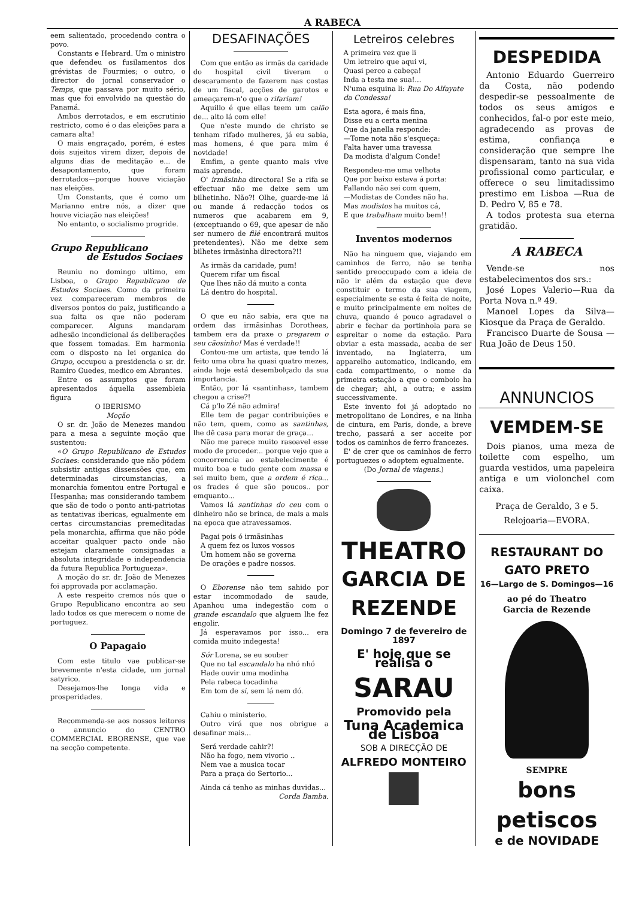A RABECA
eem salientado, procedendo contra o povo.
Constants e Hebrard. Um o ministro que defendeu os fusilamentos dos grévistas de Fourmies; o outro, o director do jornal conservador o Temps, que passava por muito sério, mas que foi envolvido na questão do Panamá.
Ambos derrotados, e em escrutinio restricto, como é o das eleições para a camara alta!
O mais engraçado, porém, é estes dois sujeitos virem dizer, depois de alguns dias de meditação e... de desapontamento, que foram derrotados—porque houve viciação nas eleições.
Um Constants, que é como um Marianno entre nós, a dizer que houve viciação nas eleições!
No entanto, o socialismo progride.
Grupo Republicano
de Estudos Sociaes
Reuniu no domingo ultimo, em Lisboa, o Grupo Republicano de Estudos Sociaes. Como da primeira vez compareceram membros de diversos pontos do paiz, justificando a sua falta os que não poderam comparecer. Alguns mandaram adhesão incondicional ás deliberações que fossem tomadas. Em harmonia com o disposto na lei organica do Grupo, occupou a presidencia o sr. dr. Ramiro Guedes, medico em Abrantes.
Entre os assumptos que foram apresentados áquella assembleia figura
O IBERISMO
Moção
O sr. dr. João de Menezes mandou para a mesa a seguinte moção que sustentou:
«O Grupo Republicano de Estudos Sociaes: considerando que não pódem subsistir antigas dissensões que, em determinadas circumstancias, a monarchia fomentou entre Portugal e Hespanha; mas considerando tambem que são de todo o ponto anti-patriotas as tentativas ibericas, egualmente em certas circumstancias premeditadas pela monarchia, affirma que não póde acceitar qualquer pacto onde não estejam claramente consignadas a absoluta integridade e independencia da futura Republica Portugueza».
A moção do sr. dr. João de Menezes foi approvada por acclamação.
A este respeito cremos nós que o Grupo Republicano encontra ao seu lado todos os que merecem o nome de portuguez.
O Papagaio
Com este titulo vae publicar-se brevemente n'esta cidade, um jornal satyrico.
Desejamos-lhe longa vida e prosperidades.
Recommenda-se aos nossos leitores o annuncio do CENTRO COMMERCIAL EBORENSE, que vae na secção competente.
DESAFINAÇÕES
Com que então as irmãs da caridade do hospital civil tiveram o descaramento de fazerem nas costas de um fiscal, acções de garotos e ameaçarem-n'o que o rifariam!
Aquillo é que ellas teem um calão de... alto lá com elle!
Que n'este mundo de christo se tenham rifado mulheres, já eu sabia, mas homens, é que para mim é novidade!
Emfim, a gente quanto mais vive mais aprende.
O' irmãsinha directora! Se a rifa se effectuar não me deixe sem um bilhetinho. Não?! Olhe, guarde-me lá ou mande á redacção todos os numeros que acabarem em 9, (exceptuando o 69, que apesar de não ser numero de filé encontrará muitos pretendentes). Não me deixe sem bilhetes irmãsinha directora?!!
As irmãs da caridade, pum!
Querem rifar um fiscal
Que lhes não dá muito a conta
Lá dentro do hospital.
O que eu não sabia, era que na ordem das irmãsinhas Dorotheas, tambem era da praxe o pregarem o seu cãosinho! Mas é verdade!!
Contou-me um artista, que tendo lá feito uma obra ha quasi quatro mezes, ainda hoje está desembolçado da sua importancia.
Então, por lá «santinhas», tambem chegou a crise?!
Cá p'lo Zé não admira!
Elle tem de pagar contribuições e não tem, quem, como as santinhas, lhe dê casa para morar de graça...
Não me parece muito rasoavel esse modo de proceder... porque vejo que a concorrencia ao estabelecimente é muito boa e tudo gente com massa e sei muito bem, que a ordem é rica... os frades é que são poucos.. por emquanto...
Vamos lá santinhas do ceu com o dinheiro não se brinca, de mais a mais na epoca que atravessamos.
Pagai pois ó irmãsinhas
A quem fez os luxos vossos
Um homem não se governa
De orações e padre nossos.
O Eborense não tem sahido por estar incommodado de saude, Apanhou uma indegestão com o grande escandalo que alguem lhe fez engolir.
Já esperavamos por isso... era comida muito indegesta!
Sór Lorena, se eu souber
Que no tal escandalo ha nhó nhó
Hade ouvir uma modinha
Pela rabeca tocadinha
Em tom de si, sem lá nem dó.
Cahiu o ministerio.
Outro virá que nos obrigue a desafinar mais...
Será verdade cahir?!
Não ha fogo, nem vivorio ..
Nem vae a musica tocar
Para a praça do Sertorio...
Ainda cá tenho as minhas duvidas...
Corda Bamba.
Letreiros celebres
A primeira vez que li
Um letreiro que aqui vi,
Quasi perco a cabeça!
Inda a testa me sua!...
N'uma esquina li: Rua Do Alfayate da Condessa!
Esta agora, é mais fina,
Disse eu a certa menina
Que da janella responde:
—Tome nota não s'esqueça:
Falta haver uma travessa
Da modista d'algum Conde!
Respondeu-me uma velhota
Que por baixo estava á porta:
Fallando não sei com quem,
—Modistas de Condes não ha.
Mas modistos ha muitos cá,
E que trabalham muito bem!!
Inventos modernos
Não ha ninguem que, viajando em caminhos de ferro, não se tenha sentido preoccupado com a ideia de não ir além da estação que deve constituir o termo da sua viagem, especialmente se esta é feita de noite, e muito principalmente em noites de chuva, quando é pouco agradavel o abrir e fechar da portinhola para se espreitar o nome da estação. Para obviar a esta massada, acaba de ser inventado, na Inglaterra, um apparelho automatico, indicando, em cada compartimento, o nome da primeira estação a que o comboio ha de chegar; ahi, a outra; e assim successivamente.
Este invento foi já adoptado no metropolitano de Londres, e na linha de cintura, em Paris, donde, a breve trecho, passará a ser acceite por todos os caminhos de ferro francezes.
E' de crer que os caminhos de ferro portuguezes o adoptem egualmente.
(Do Jornal de viagens.)
THEATRO
GARCIA DE REZENDE
Domingo 7 de fevereiro de 1897
E' hoje que se realisa o
SARAU
Promovido pela
Tuna Academica de Lisboa
SOB A DIRECÇÃO DE
ALFREDO MONTEIRO
DESPEDIDA
Antonio Eduardo Guerreiro da Costa, não podendo despedir-se pessoalmente de todos os seus amigos e conhecidos, fal-o por este meio, agradecendo as provas de estima, confiança e consideração que sempre lhe dispensaram, tanto na sua vida profissional como particular, e offerece o seu limitadissimo prestimo em Lisboa —Rua de D. Pedro V, 85 e 78.
A todos protesta sua eterna gratidão.
A RABECA
Vende-se nos estabelecimentos dos srs.:
José Lopes Valerio—Rua da Porta Nova n.º 49.
Manoel Lopes da Silva—Kiosque da Praça de Geraldo.
Francisco Duarte de Sousa —Rua João de Deus 150.
ANNUNCIOS
VEMDEM-SE
Dois pianos, uma meza de toilette com espelho, um guarda vestidos, uma papeleira antiga e um violonchel com caixa.
Praça de Geraldo, 3 e 5.
Relojoaria—EVORA.
RESTAURANT DO GATO PRETO
16—Largo de S. Domingos—16
ao pé do Theatro
Garcia de Rezende
SEMPRE
bons petiscos
e de NOVIDADE